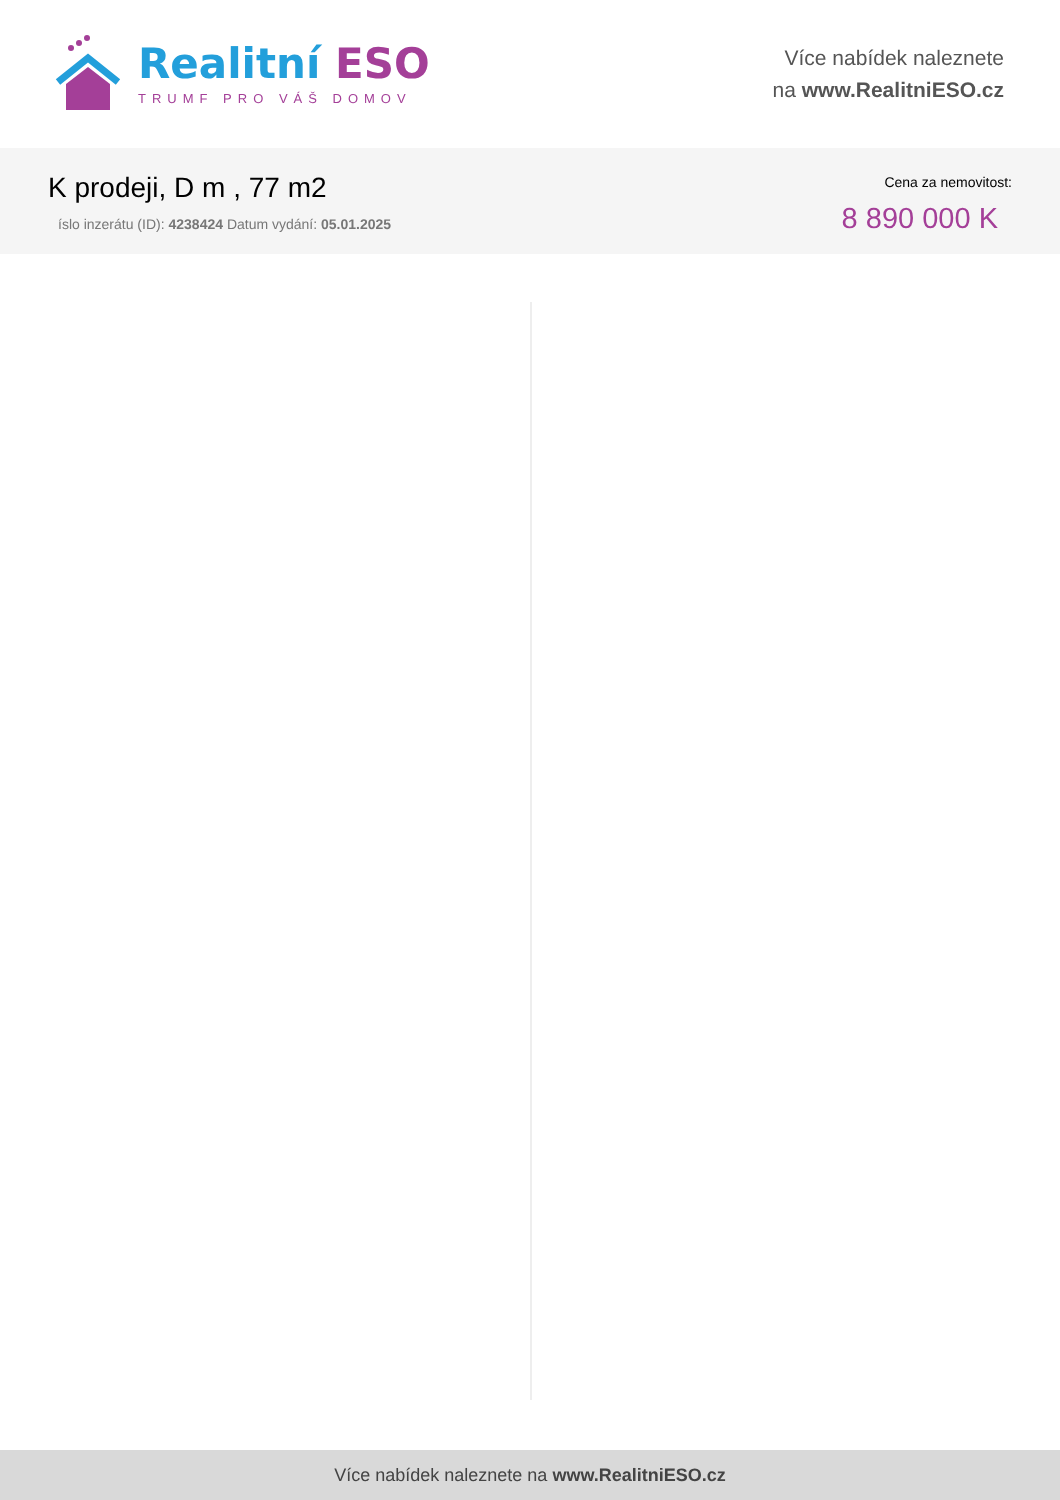Realitní ESO
TRUMF PRO VÁŠ DOMOV
Více nabídek naleznete
na www.RealitniESO.cz
K prodeji, D m , 77 m2
íslo inzerátu (ID): 4238424 Datum vydání: 05.01.2025
Cena za nemovitost:
8 890 000 K
Více nabídek naleznete na www.RealitniESO.cz